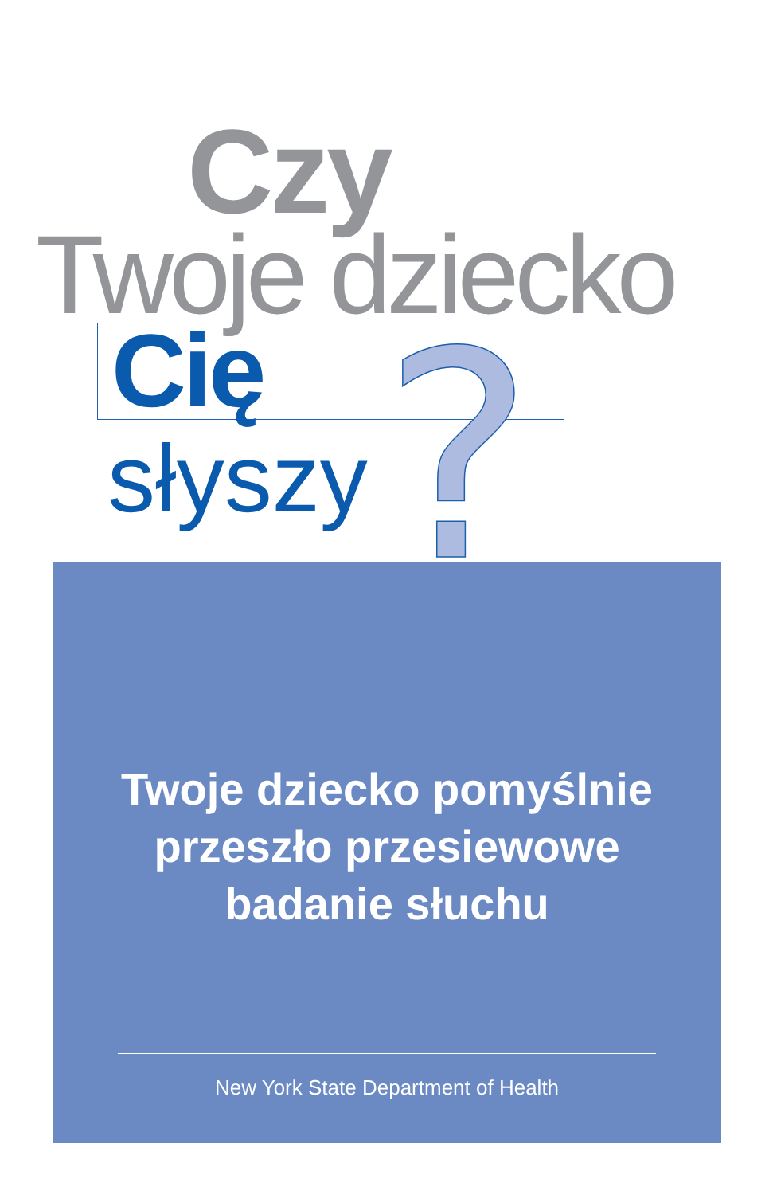Czy
Twoje dziecko
Cię
słyszy
Twoje dziecko pomyślnie
przeszło przesiewowe
badanie słuchu
New York State Department of Health
?